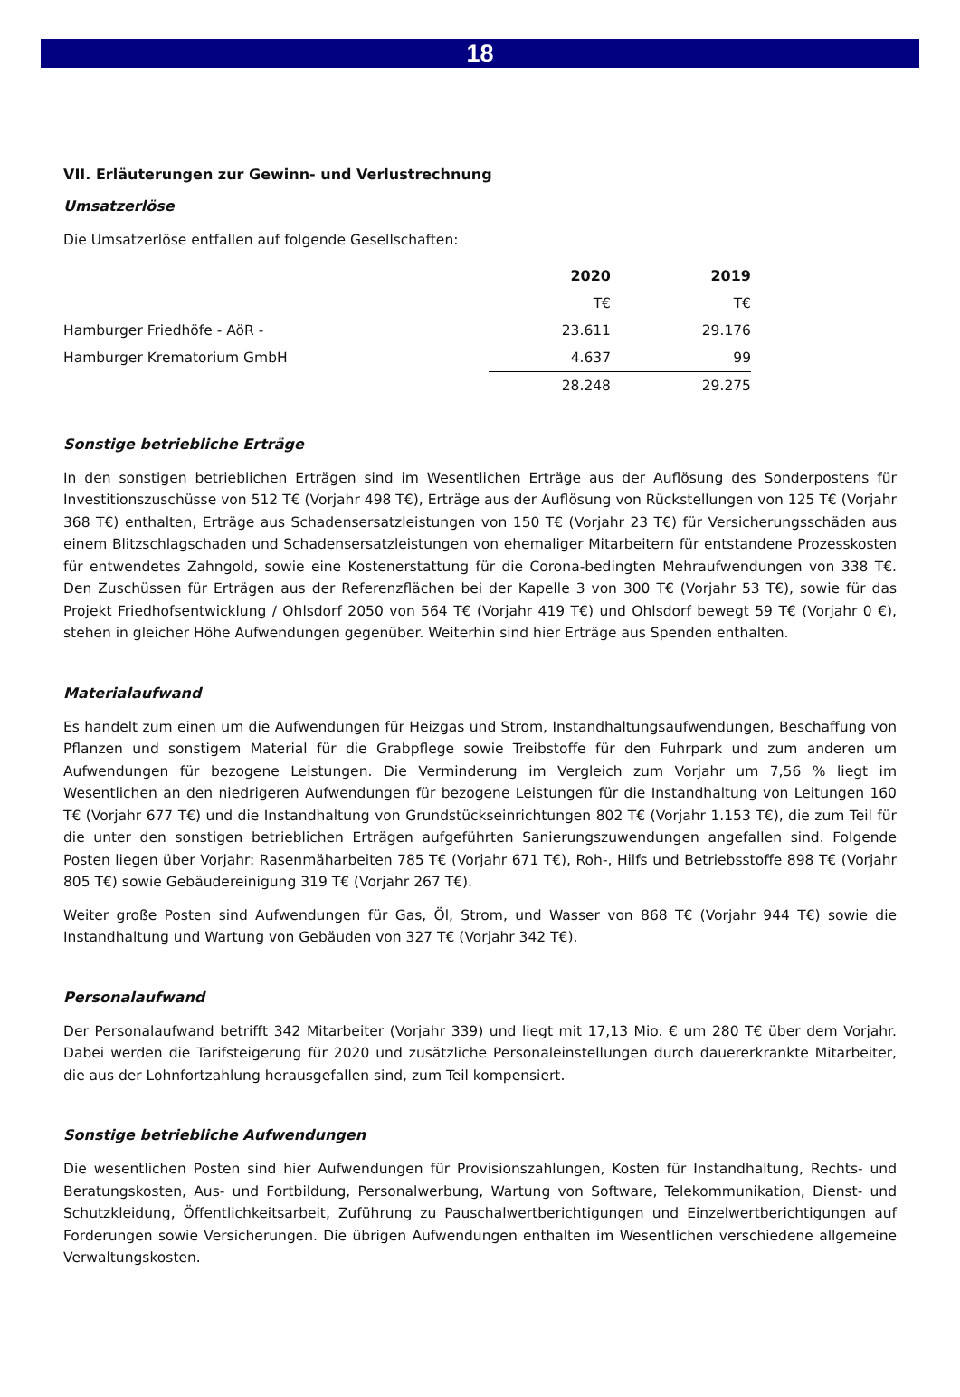18
VII. Erläuterungen zur Gewinn- und Verlustrechnung
Umsatzerlöse
Die Umsatzerlöse entfallen auf folgende Gesellschaften:
| | 2020 | 2019 |
| | T€ | T€ |
| Hamburger Friedhöfe - AöR - | 23.611 | 29.176 |
| Hamburger Krematorium GmbH | 4.637 | 99 |
| | 28.248 | 29.275 |
Sonstige betriebliche Erträge
In den sonstigen betrieblichen Erträgen sind im Wesentlichen Erträge aus der Auflösung des Sonderpostens für Investitionszuschüsse von 512 T€ (Vorjahr 498 T€), Erträge aus der Auflösung von Rückstellungen von 125 T€ (Vorjahr 368 T€) enthalten, Erträge aus Schadensersatzleistungen von 150 T€ (Vorjahr 23 T€) für Versicherungsschäden aus einem Blitzschlagschaden und Schadensersatzleistungen von ehemaliger Mitarbeitern für entstandene Prozesskosten für entwendetes Zahngold, sowie eine Kostenerstattung für die Corona-bedingten Mehraufwendungen von 338 T€. Den Zuschüssen für Erträgen aus der Referenzflächen bei der Kapelle 3 von 300 T€ (Vorjahr 53 T€), sowie für das Projekt Friedhofsentwicklung / Ohlsdorf 2050 von 564 T€ (Vorjahr 419 T€) und Ohlsdorf bewegt 59 T€ (Vorjahr 0 €), stehen in gleicher Höhe Aufwendungen gegenüber. Weiterhin sind hier Erträge aus Spenden enthalten.
Materialaufwand
Es handelt zum einen um die Aufwendungen für Heizgas und Strom, Instandhaltungsaufwendungen, Beschaffung von Pflanzen und sonstigem Material für die Grabpflege sowie Treibstoffe für den Fuhrpark und zum anderen um Aufwendungen für bezogene Leistungen. Die Verminderung im Vergleich zum Vorjahr um 7,56 % liegt im Wesentlichen an den niedrigeren Aufwendungen für bezogene Leistungen für die Instandhaltung von Leitungen 160 T€ (Vorjahr 677 T€) und die Instandhaltung von Grundstückseinrichtungen 802 T€ (Vorjahr 1.153 T€), die zum Teil für die unter den sonstigen betrieblichen Erträgen aufgeführten Sanierungszuwendungen angefallen sind. Folgende Posten liegen über Vorjahr: Rasenmäharbeiten 785 T€ (Vorjahr 671 T€), Roh-, Hilfs und Betriebsstoffe 898 T€ (Vorjahr 805 T€) sowie Gebäudereinigung 319 T€ (Vorjahr 267 T€).
Weiter große Posten sind Aufwendungen für Gas, Öl, Strom, und Wasser von 868 T€ (Vorjahr 944 T€) sowie die Instandhaltung und Wartung von Gebäuden von 327 T€ (Vorjahr 342 T€).
Personalaufwand
Der Personalaufwand betrifft 342 Mitarbeiter (Vorjahr 339) und liegt mit 17,13 Mio. € um 280 T€ über dem Vorjahr. Dabei werden die Tarifsteigerung für 2020 und zusätzliche Personaleinstellungen durch dauererkrankte Mitarbeiter, die aus der Lohnfortzahlung herausgefallen sind, zum Teil kompensiert.
Sonstige betriebliche Aufwendungen
Die wesentlichen Posten sind hier Aufwendungen für Provisionszahlungen, Kosten für Instandhaltung, Rechts- und Beratungskosten, Aus- und Fortbildung, Personalwerbung, Wartung von Software, Telekommunikation, Dienst- und Schutzkleidung, Öffentlichkeitsarbeit, Zuführung zu Pauschalwertberichtigungen und Einzelwertberichtigungen auf Forderungen sowie Versicherungen. Die übrigen Aufwendungen enthalten im Wesentlichen verschiedene allgemeine Verwaltungskosten.